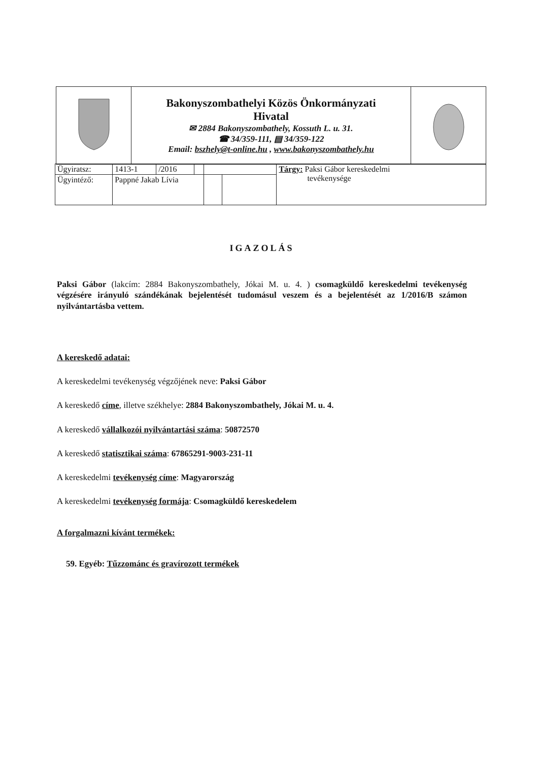| | Bakonyszombathelyi Közös Önkormányzati Hivatal ✉ 2884 Bakonyszombathely, Kossuth L. u. 31. ☎ 34/359-111, ▤ 34/359-122 Email: bszhely@t-online.hu , www.bakonyszombathely.hu | |
| Ügyiratsz: | 1413-1 | /2016 | | | | Tárgy: Paksi Gábor kereskedelmi tevékenysége |
| Ügyintéző: | Pappné Jakab Lívia | | | | | |
IGAZOLÁS
Paksi Gábor (lakcím: 2884 Bakonyszombathely, Jókai M. u. 4. ) csomagküldő kereskedelmi tevékenység végzésére irányuló szándékának bejelentését tudomásul veszem és a bejelentését az 1/2016/B számon nyilvántartásba vettem.
A kereskedő adatai:
A kereskedelmi tevékenység végzőjének neve: Paksi Gábor
A kereskedő címe, illetve székhelye: 2884 Bakonyszombathely, Jókai M. u. 4.
A kereskedő vállalkozói nyilvántartási száma: 50872570
A kereskedő statisztikai száma: 67865291-9003-231-11
A kereskedelmi tevékenység címe: Magyarország
A kereskedelmi tevékenység formája: Csomagküldő kereskedelem
A forgalmazni kívánt termékek:
59. Egyéb: Tűzzománc és gravírozott termékek